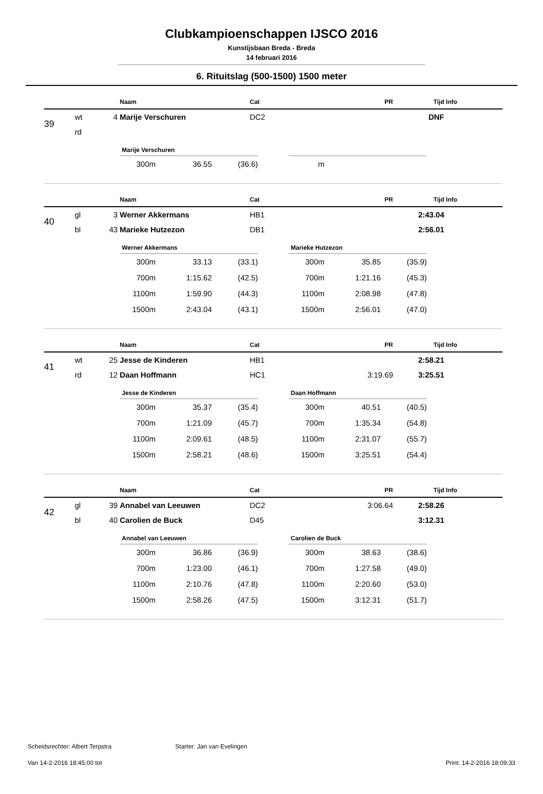Clubkampioenschappen IJSCO 2016
Kunstijsbaan Breda - Breda
14 februari 2016
6. Rituitslag (500-1500) 1500 meter
| | | | Naam | Cat | PR | Tijd | Info |
| --- | --- | --- | --- | --- | --- | --- | --- |
| 39 | wt | 4 | Marije Verschuren | DC2 | | DNF | |
| | rd | | | | | | |
Marije Verschuren
| 300m | 36.55 | (36.6) |
| m | | |
| | | | Naam | Cat | PR | Tijd | Info |
| --- | --- | --- | --- | --- | --- | --- | --- |
| 40 | gl | 3 | Werner Akkermans | HB1 | | 2:43.04 | |
| | bl | 43 | Marieke Hutzezon | DB1 | | 2:56.01 | |
Werner Akkermans
| 300m | 33.13 | (33.1) |
| 700m | 1:15.62 | (42.5) |
| 1100m | 1:59.90 | (44.3) |
| 1500m | 2:43.04 | (43.1) |
Marieke Hutzezon
| 300m | 35.85 | (35.9) |
| 700m | 1:21.16 | (45.3) |
| 1100m | 2:08.98 | (47.8) |
| 1500m | 2:56.01 | (47.0) |
| | | | Naam | Cat | PR | Tijd | Info |
| --- | --- | --- | --- | --- | --- | --- | --- |
| 41 | wt | 25 | Jesse de Kinderen | HB1 | | 2:58.21 | |
| | rd | 12 | Daan Hoffmann | HC1 | 3:19.69 | 3:25.51 | |
Jesse de Kinderen
| 300m | 35.37 | (35.4) |
| 700m | 1:21.09 | (45.7) |
| 1100m | 2:09.61 | (48.5) |
| 1500m | 2:58.21 | (48.6) |
Daan Hoffmann
| 300m | 40.51 | (40.5) |
| 700m | 1:35.34 | (54.8) |
| 1100m | 2:31.07 | (55.7) |
| 1500m | 3:25.51 | (54.4) |
| | | | Naam | Cat | PR | Tijd | Info |
| --- | --- | --- | --- | --- | --- | --- | --- |
| 42 | gl | 39 | Annabel van Leeuwen | DC2 | 3:06.64 | 2:58.26 | |
| | bl | 40 | Carolien de Buck | D45 | | 3:12.31 | |
Annabel van Leeuwen
| 300m | 36.86 | (36.9) |
| 700m | 1:23.00 | (46.1) |
| 1100m | 2:10.76 | (47.8) |
| 1500m | 2:58.26 | (47.5) |
Carolien de Buck
| 300m | 38.63 | (38.6) |
| 700m | 1:27.58 | (49.0) |
| 1100m | 2:20.60 | (53.0) |
| 1500m | 3:12.31 | (51.7) |
Scheidsrechter: Albert Terpstra Starter: Jan van Evelingen
Van 14-2-2016 18:45:00 tot Print: 14-2-2016 18:09:33